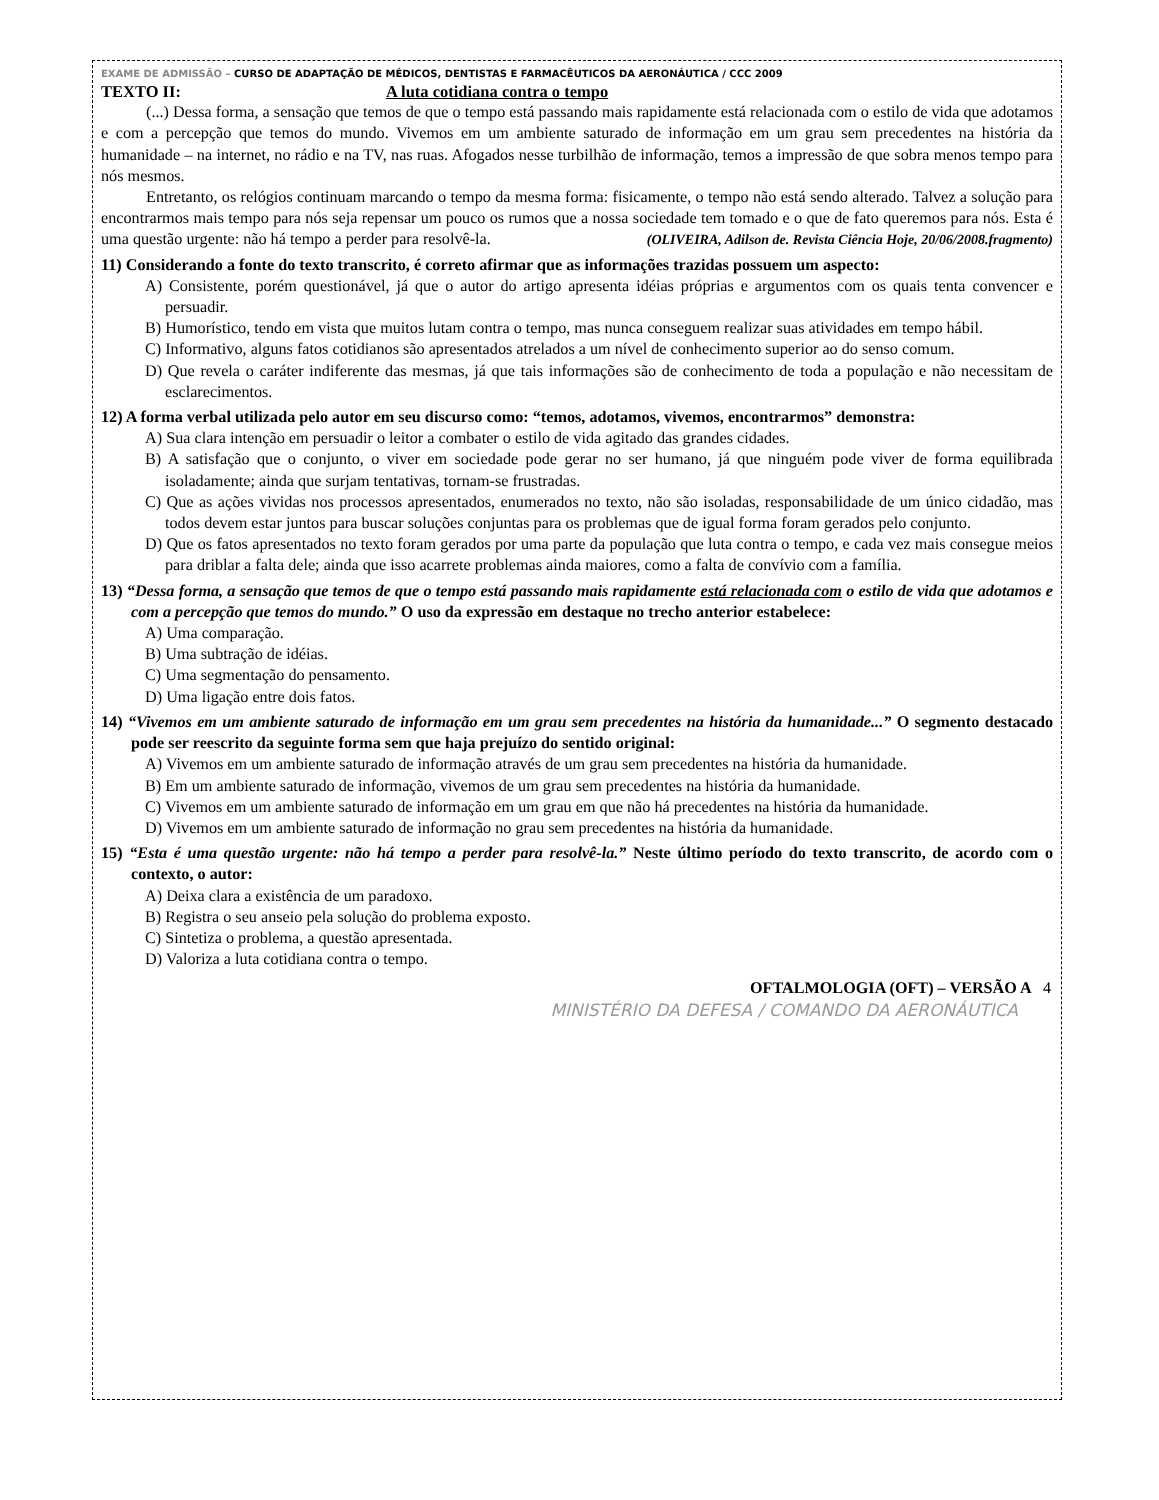EXAME DE ADMISSÃO – CURSO DE ADAPTAÇÃO DE MÉDICOS, DENTISTAS E FARMACÊUTICOS DA AERONÁUTICA / CCC 2009
TEXTO II: A luta cotidiana contra o tempo
(...) Dessa forma, a sensação que temos de que o tempo está passando mais rapidamente está relacionada com o estilo de vida que adotamos e com a percepção que temos do mundo. Vivemos em um ambiente saturado de informação em um grau sem precedentes na história da humanidade – na internet, no rádio e na TV, nas ruas. Afogados nesse turbilhão de informação, temos a impressão de que sobra menos tempo para nós mesmos.
Entretanto, os relógios continuam marcando o tempo da mesma forma: fisicamente, o tempo não está sendo alterado. Talvez a solução para encontrarmos mais tempo para nós seja repensar um pouco os rumos que a nossa sociedade tem tomado e o que de fato queremos para nós. Esta é uma questão urgente: não há tempo a perder para resolvê-la. (OLIVEIRA, Adilson de. Revista Ciência Hoje, 20/06/2008.fragmento)
11) Considerando a fonte do texto transcrito, é correto afirmar que as informações trazidas possuem um aspecto:
A) Consistente, porém questionável, já que o autor do artigo apresenta idéias próprias e argumentos com os quais tenta convencer e persuadir.
B) Humorístico, tendo em vista que muitos lutam contra o tempo, mas nunca conseguem realizar suas atividades em tempo hábil.
C) Informativo, alguns fatos cotidianos são apresentados atrelados a um nível de conhecimento superior ao do senso comum.
D) Que revela o caráter indiferente das mesmas, já que tais informações são de conhecimento de toda a população e não necessitam de esclarecimentos.
12) A forma verbal utilizada pelo autor em seu discurso como: “temos, adotamos, vivemos, encontrarmos” demonstra:
A) Sua clara intenção em persuadir o leitor a combater o estilo de vida agitado das grandes cidades.
B) A satisfação que o conjunto, o viver em sociedade pode gerar no ser humano, já que ninguém pode viver de forma equilibrada isoladamente; ainda que surjam tentativas, tornam-se frustradas.
C) Que as ações vividas nos processos apresentados, enumerados no texto, não são isoladas, responsabilidade de um único cidadão, mas todos devem estar juntos para buscar soluções conjuntas para os problemas que de igual forma foram gerados pelo conjunto.
D) Que os fatos apresentados no texto foram gerados por uma parte da população que luta contra o tempo, e cada vez mais consegue meios para driblar a falta dele; ainda que isso acarrete problemas ainda maiores, como a falta de convívio com a família.
13) “Dessa forma, a sensação que temos de que o tempo está passando mais rapidamente está relacionada com o estilo de vida que adotamos e com a percepção que temos do mundo.” O uso da expressão em destaque no trecho anterior estabelece:
A) Uma comparação.
B) Uma subtração de idéias.
C) Uma segmentação do pensamento.
D) Uma ligação entre dois fatos.
14) “Vivemos em um ambiente saturado de informação em um grau sem precedentes na história da humanidade...” O segmento destacado pode ser reescrito da seguinte forma sem que haja prejuízo do sentido original:
A) Vivemos em um ambiente saturado de informação através de um grau sem precedentes na história da humanidade.
B) Em um ambiente saturado de informação, vivemos de um grau sem precedentes na história da humanidade.
C) Vivemos em um ambiente saturado de informação em um grau em que não há precedentes na história da humanidade.
D) Vivemos em um ambiente saturado de informação no grau sem precedentes na história da humanidade.
15) “Esta é uma questão urgente: não há tempo a perder para resolvê-la.” Neste último período do texto transcrito, de acordo com o contexto, o autor:
A) Deixa clara a existência de um paradoxo.
B) Registra o seu anseio pela solução do problema exposto.
C) Sintetiza o problema, a questão apresentada.
D) Valoriza a luta cotidiana contra o tempo.
OFTALMOLOGIA (OFT) – VERSÃO A 4
MINISTÉRIO DA DEFESA / COMANDO DA AERONÁUTICA